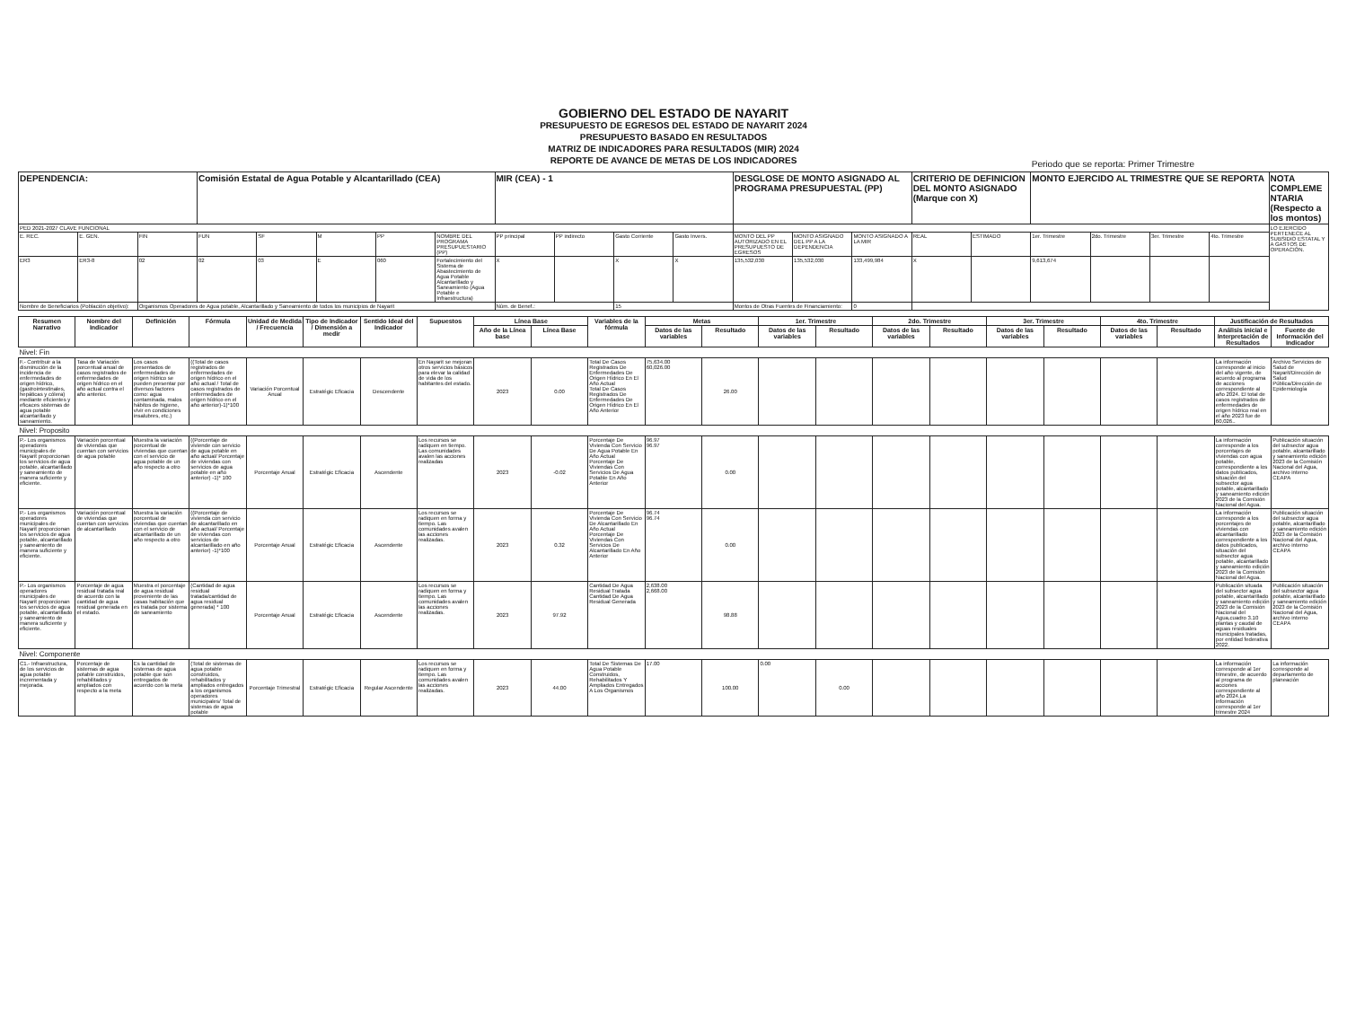GOBIERNO DEL ESTADO DE NAYARIT
PRESUPUESTO DE EGRESOS DEL ESTADO DE NAYARIT 2024
PRESUPUESTO BASADO EN RESULTADOS
MATRIZ DE INDICADORES PARA RESULTADOS (MIR) 2024
REPORTE DE AVANCE DE METAS DE LOS INDICADORES
Periodo que se reporta: Primer Trimestre
| DEPENDENCIA: | | | Comisión Estatal de Agua Potable y Alcantarillado (CEA) | | | | | MIR (CEA) - 1 | | | | DESGLOSE DE MONTO ASIGNADO AL PROGRAMA PRESUPUESTAL (PP) | | | CRITERIO DE DEFINICION DEL MONTO ASIGNADO (Marque con X) | | MONTO EJERCIDO AL TRIMESTRE QUE SE REPORTA | | | | NOTA COMPLEMENTARIA (Respecto a los montos) |
| PED 2021-2027 CLAVE FUNCIONAL | | | | | | | | | | | | | | | | | | | | | LO EJERCIDO PERTENECE AL SUBSIDIO ESTATAL Y A GASTOS DE OPERACIÓN. |
| E. REC. | E. GEN. | FIN | FUN | SF | M | PP | NOMBRE DEL PROGRAMA PRESUPUESTARIO (PP) | PP principal | PP indirecto | Gasto Corriente | Gasto Invers. | MONTO DEL PP AUTORIZADO EN EL PRESUPUESTO DE EGRESOS | MONTO ASIGNADO DEL PP A LA DEPENDENCIA | MONTO ASIGNADO A LA MIR | REAL | ESTIMADO | 1er. Trimestre | 2do. Trimestre | 3er. Trimestre | 4to. Trimestre | |
| ER3 | ER3-8 | 02 | 02 | 03 | E | 060 | Fortalecimiento del Sistema de Abastecimiento de Agua Potable Alcantarillado y Saneamiento (Agua Potable e Infraestructura) | X | | X | X | 135,532,030 | 135,532,030 | 133,499,984 | X | | 9,613,674 | | | | |
| Nombre de Beneficiarios (Población objetivo): | | Organismos Operadores de Agua potable, Alcantarillado y Saneamiento de todos los municipios de Nayarit | | | | | | Núm. de Benef.: | | 15 | | Montos de Otras Fuentes de Financiamiento: | | 0 | | | | | | | |
| Resumen Narrativo | Nombre del Indicador | Definición | Fórmula | Unidad de Medida / Frecuencia | Tipo de Indicador / Dimensión a medir | Sentido Ideal del Indicador | Supuestos | Línea Base | | Variables de la fórmula | Metas | | 1er. Trimestre | | 2do. Trimestre | | 3er. Trimestre | | 4to. Trimestre | | Justificación de Resultados | |
| --- | --- | --- | --- | --- | --- | --- | --- | --- | --- | --- | --- | --- | --- | --- | --- | --- | --- | --- | --- | --- | --- | --- |
| | | | | | | | | Año de la Línea base | Línea Base | | Datos de las variables | Resultado | Datos de las variables | Resultado | Datos de las variables | Resultado | Datos de las variables | Resultado | Datos de las variables | Resultado | Análisis inicial e Interpretación de Resultados | Fuente de Información del Indicador |
| Nivel: Fin | | | | | | | | | | | | | | | | | | | | | | |
| F.- Contribuir a la disminución de la incidencia de enfermedades de origen hídrico, (gastrointestinales, hepáticas y cólera) mediante eficientes y eficaces sistemas de agua potable alcantarillado y saneamiento. | Tasa de Variación porcentual anual de casos registrados de enfermedades de origen hídrico en el año actual contra el año anterior. | Los casos presentados de enfermedades de origen hídrico se pueden presentar por diversos factores como: agua contaminada, malos hábitos de higiene, vivir en condiciones insalubres, etc.) | ((Total de casos registrados de enfermedades de origen hídrico en el año actual / Total de casos registrados de enfermedades de origen hídrico en el año anterior)-1)*100 | Variación Porcentual Anual | Estratégic Eficacia | Descendente | En Nayarit se mejoran otros servicios básicos para elevar la calidad de vida de los habitantes del estado. | 2023 | 0.00 | Total De Casos Registrados De Enfermedades De Origen Hídrico En El Año Actual Total De Casos Registrados De Enfermedades De Origen Hídrico En El Año Anterior | 75,634.00 60,026.00 | 26.00 | | | | | | | | | La información corresponde al inicio del año vigente, de acuerdo al programa de acciones correspondiente al año 2024. El total de casos registrados de enfermedades de origen hídrico real en el año 2023 fue de 60,026.. | Archivo Servicios de Salud de Nayarit/Dirección de Salud Pública/Dirección de Epidemiología |
| Nivel: Proposito | | | | | | | | | | | | | | | | | | | | | | |
| P.- Los organismos operadores municipales de Nayarit proporcionan los servicios de agua potable, alcantarillado y saneamiento de manera suficiente y eficiente. | Variación porcentual de viviendas que cuentan con servicios de agua potable | Muestra la variación porcentual de viviendas que cuentan con el servicio de agua potable de un año respecto a otro | ((Porcentaje de viviende con servicio de agua potable en año actual/ Porcentaje de viviendas con servicios de agua potable en año anterior) -1)* 100 | Porcentaje Anual | Estratégic Eficacia | Ascendente | Los recursos se radiquen en tiempo. Las comunidades avalen las acciones realizadas | 2023 | -0.02 | Porcentaje De Vivienda Con Servicio De Agua Potable En Año Actual Porcentaje De Viviendas Con Servicios De Agua Potable En Año Anterior | 96.97 96.97 | 0.00 | | | | | | | | | La información corresponde a los porcentajes de viviendas con agua potable, correspondiente a los datos publicados, situación del subsector agua potable, alcantarillado y saneamiento edición 2023 de la Comisión Nacional del Agua. | Publicación situación del subsector agua potable, alcantarillado y saneamiento edición 2023 de la Comisión Nacional del Agua, archivo interno CEAPA |
| P.- Los organismos operadores municipales de Nayarit proporcionan los servicios de agua potable, alcantarillado y saneamiento de manera suficiente y eficiente. | Variación porcentual de viviendas que cuentan con servicios de alcantarillado | Muestra la variación porcentual de viviendas que cuentan con el servicio de alcantarillado de un año respecto a otro | ((Porcentaje de vivienda con servicio de alcantarillado en año actual/ Porcentaje de viviendas con servicios de alcantarillado en año anterior) -1)*100 | Porcentaje Anual | Estratégic Eficacia | Ascendente | Los recursos se radiquen en forma y tiempo. Las comunidades avalen las acciones realizadas. | 2023 | 0.32 | Porcentaje De Vivienda Con Servicio De Alcantarillado En Año Actual Porcentaje De Viviendas Con Servicios De Alcantarillado En Año Anterior | 96.74 96.74 | 0.00 | | | | | | | | | La información corresponde a los porcentajes de viviendas con alcantarillado correspondiente a los datos publicados, situación del subsector agua potable, alcantarillado y saneamiento edición 2023 de la Comisión Nacional del Agua. | Publicación situación del subsector agua potable, alcantarillado y saneamiento edición 2023 de la Comisión Nacional del Agua, archivo interno CEAPA |
| P.- Los organismos operadores municipales de Nayarit proporcionan los servicios de agua potable, alcantarillado y saneamiento de manera suficiente y eficiente. | Porcentaje de agua residual tratada real de acuerdo con la cantidad de agua residual generada en el estado. | Muestra el porcentaje de agua residual proveniente de las casas habitación que es tratada por sistema de saneamiento | (Cantidad de agua residual tratada/cantidad de agua residual generada) * 100 | Porcentaje Anual | Estratégic Eficacia | Ascendente | Los recursos se radiquen en forma y tiempo. Las comunidades avalen las acciones realizadas. | 2023 | 97.92 | Cantidad De Agua Residual Tratada Cantidad De Agua Residual Generada | 2,638.00 2,668.00 | 98.88 | | | | | | | | | Publicación situada del subsector agua potable, alcantarillado y saneamiento edición 2023 de la Comisión Nacional del Agua,cuadro 3.10 plantas y caudal de aguas residuales municipales tratadas, por entidad federativa 2022. | Publicación situación del subsector agua potable, alcantarillado y saneamiento edición 2023 de la Comisión Nacional del Agua, archivo interno CEAPA |
| Nivel: Componente | | | | | | | | | | | | | | | | | | | | | | |
| C1.- Infraestructura, de los servicios de agua potable incrementada y mejorada. | Porcentaje de sistemas de agua potable construidos, rehabilitados y ampliados con respecto a la meta | Es la cantidad de sistemas de agua potable que son entregados de acuerdo con la meta | (Total de sistemas de agua potable construidos, rehabilitados y ampliados entregados a los organismos operadores municipales/ Total de sistemas de agua potable | Porcentaje Trimestral | Estratégic Eficacia | Regular Ascendente | Los recursos se radiquen en forma y tiempo. Las comunidades avalen las acciones realizadas. | 2023 | 44.00 | Total De Sistemas De Agua Potable Construidos, Rehabilitados Y Ampliados Entregados A Los Organismos | 17.00 | 100.00 | 0.00 | 0.00 | | | | | | | La información corresponde al 1er trimestre, de acuerdo al programa de acciones correspondiente al año 2024.La información corresponde al 1er trimestre 2024 | La información corresponde al departamento de planeación |